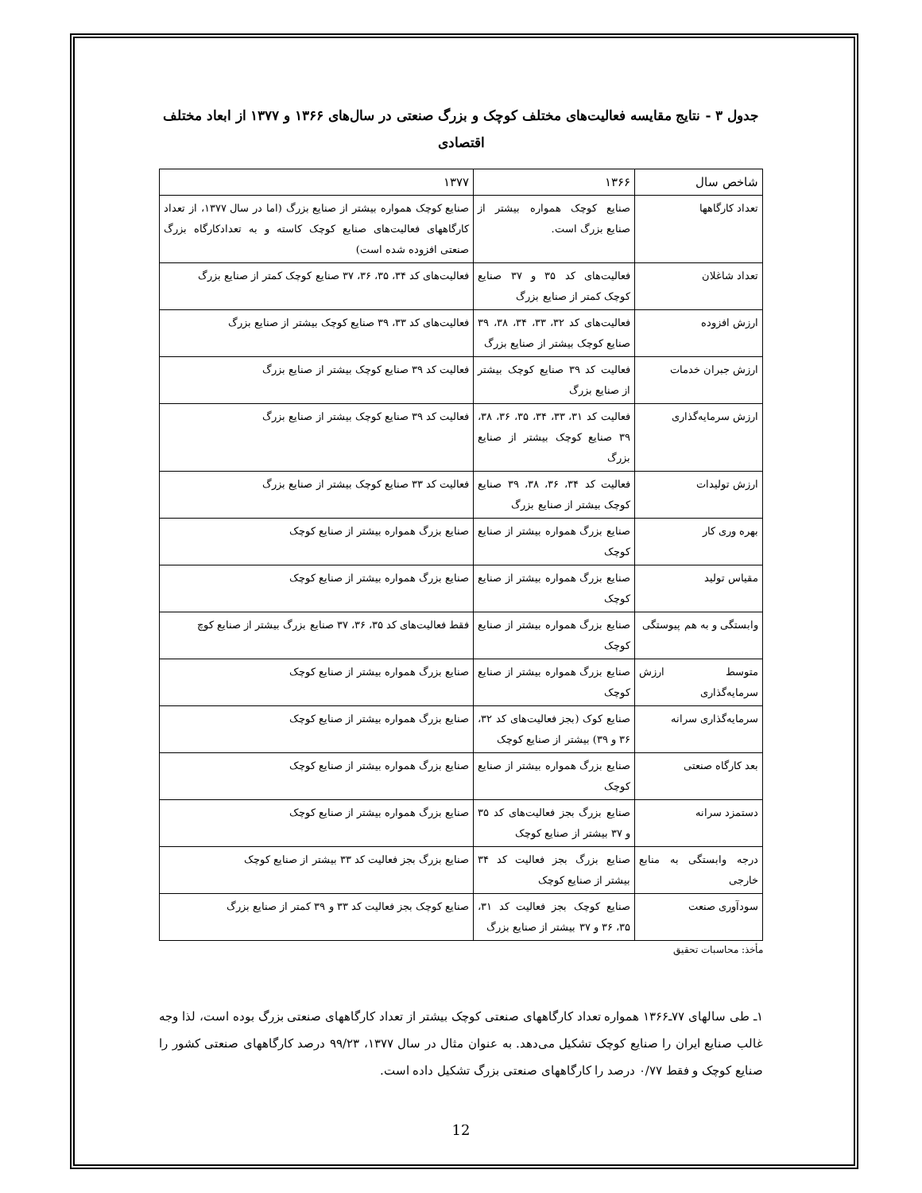جدول ۳ - نتایج مقایسه فعالیت‌های مختلف کوچک و بزرگ صنعتی در سال‌های ۱۳۶۶ و ۱۳۷۷ از ابعاد مختلف اقتصادی
| شاخص سال | ۱۳۶۶ | ۱۳۷۷ |
| --- | --- | --- |
| تعداد کارگاهها | صنایع کوچک همواره بیشتر از صنایع بزرگ است. | صنایع کوچک همواره بیشتر از صنایع بزرگ (اما در سال ۱۳۷۷، از تعداد کارگاههای فعالیت‌های صنایع کوچک کاسته و به تعدادکارگاه بزرگ صنعتی افزوده شده است) |
| تعداد شاغلان | فعالیت‌های کد ۳۵ و ۳۷ صنایع کوچک کمتر از صنایع بزرگ | فعالیت‌های کد ۳۴، ۳۵، ۳۶، ۳۷ صنایع کوچک کمتر از صنایع بزرگ |
| ارزش افزوده | فعالیت‌های کد ۳۲، ۳۳، ۳۴، ۳۸، ۳۹ صنایع کوچک بیشتر از صنایع بزرگ | فعالیت‌های کد ۳۳، ۳۹ صنایع کوچک بیشتر از صنایع بزرگ |
| ارزش جبران خدمات | فعالیت کد ۳۹ صنایع کوچک بیشتر از صنایع بزرگ | فعالیت کد ۳۹ صنایع کوچک بیشتر از صنایع بزرگ |
| ارزش سرمایه‌گذاری | فعالیت کد ۳۱، ۳۳، ۳۴، ۳۵، ۳۶، ۳۸، ۳۹ صنایع کوچک بیشتر از صنایع بزرگ | فعالیت کد ۳۹ صنایع کوچک بیشتر از صنایع بزرگ |
| ارزش تولیدات | فعالیت کد ۳۴، ۳۶، ۳۸، ۳۹ صنایع کوچک بیشتر از صنایع بزرگ | فعالیت کد ۳۳ صنایع کوچک بیشتر از صنایع بزرگ |
| بهره وری کار | صنایع بزرگ همواره بیشتر از صنایع کوچک | صنایع بزرگ همواره بیشتر از صنایع کوچک |
| مقیاس تولید | صنایع بزرگ همواره بیشتر از صنایع کوچک | صنایع بزرگ همواره بیشتر از صنایع کوچک |
| وابستگی و به هم پیوستگی | صنایع بزرگ همواره بیشتر از صنایع کوچک | فقط فعالیت‌های کد ۳۵، ۳۶، ۳۷ صنایع بزرگ بیشتر از صنایع کوچ |
| متوسط ارزش سرمایه‌گذاری | صنایع بزرگ همواره بیشتر از صنایع کوچک | صنایع بزرگ همواره بیشتر از صنایع کوچک |
| سرمایه‌گذاری سرانه | صنایع کوک (بجز فعالیت‌های کد ۳۲، ۳۶ و ۳۹) بیشتر از صنایع کوچک | صنایع بزرگ همواره بیشتر از صنایع کوچک |
| بعد کارگاه صنعتی | صنایع بزرگ همواره بیشتر از صنایع کوچک | صنایع بزرگ همواره بیشتر از صنایع کوچک |
| دستمزد سرانه | صنایع بزرگ بجز فعالیت‌های کد ۳۵ و ۳۷ بیشتر از صنایع کوچک | صنایع بزرگ همواره بیشتر از صنایع کوچک |
| درجه وابستگی به منابع خارجی | صنایع بزرگ بجز فعالیت کد ۳۴ بیشتر از صنایع کوچک | صنایع بزرگ بجز فعالیت کد ۳۳ بیشتر از صنایع کوچک |
| سودآوری صنعت | صنایع کوچک بجز فعالیت کد ۳۱، ۳۵، ۳۶ و ۳۷ بیشتر از صنایع بزرگ | صنایع کوچک بجز فعالیت کد ۳۳ و ۳۹ کمتر از صنایع بزرگ |
مأخذ: محاسبات تحقیق
۱ـ طی سالهای ۷۷ـ۱۳۶۶ همواره تعداد کارگاههای صنعتی کوچک بیشتر از تعداد کارگاههای صنعتی بزرگ بوده است، لذا وجه غالب صنایع ایران را صنایع کوچک تشکیل می‌دهد. به عنوان مثال در سال ۱۳۷۷، ۹۹/۲۳ درصد کارگاههای صنعتی کشور را صنایع کوچک و فقط ۰/۷۷ درصد را کارگاههای صنعتی بزرگ تشکیل داده است.
12